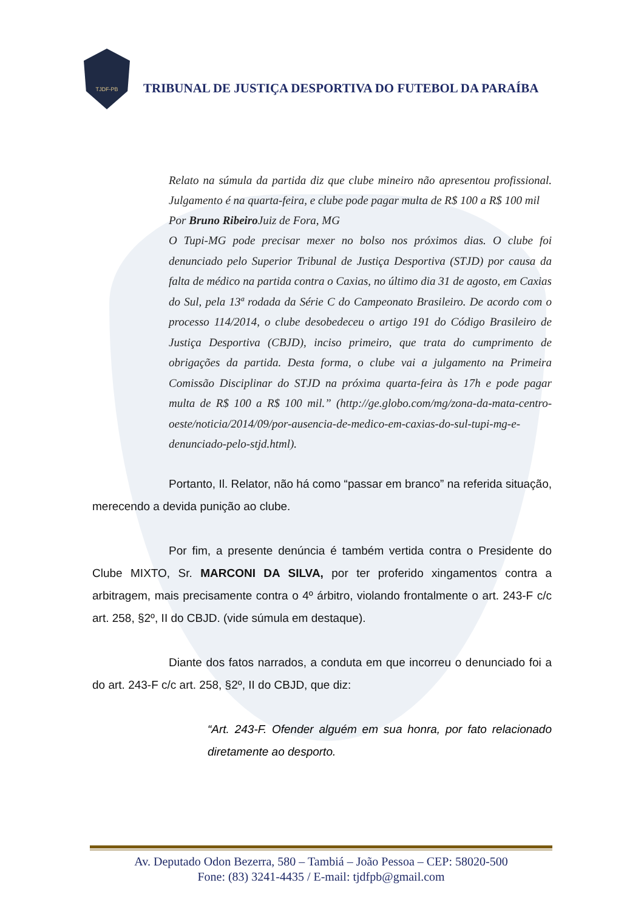TJDF-PB
TRIBUNAL DE JUSTIÇA DESPORTIVA DO FUTEBOL DA PARAÍBA
Relato na súmula da partida diz que clube mineiro não apresentou profissional. Julgamento é na quarta-feira, e clube pode pagar multa de R$ 100 a R$ 100 mil
Por Bruno Ribeiro Juiz de Fora, MG
O Tupi-MG pode precisar mexer no bolso nos próximos dias. O clube foi denunciado pelo Superior Tribunal de Justiça Desportiva (STJD) por causa da falta de médico na partida contra o Caxias, no último dia 31 de agosto, em Caxias do Sul, pela 13ª rodada da Série C do Campeonato Brasileiro. De acordo com o processo 114/2014, o clube desobedeceu o artigo 191 do Código Brasileiro de Justiça Desportiva (CBJD), inciso primeiro, que trata do cumprimento de obrigações da partida. Desta forma, o clube vai a julgamento na Primeira Comissão Disciplinar do STJD na próxima quarta-feira às 17h e pode pagar multa de R$ 100 a R$ 100 mil.” (http://ge.globo.com/mg/zona-da-mata-centro-oeste/noticia/2014/09/por-ausencia-de-medico-em-caxias-do-sul-tupi-mg-e-denunciado-pelo-stjd.html).
Portanto, Il. Relator, não há como “passar em branco” na referida situação, merecendo a devida punição ao clube.
Por fim, a presente denúncia é também vertida contra o Presidente do Clube MIXTO, Sr. MARCONI DA SILVA, por ter proferido xingamentos contra a arbitragem, mais precisamente contra o 4º árbitro, violando frontalmente o art. 243-F c/c art. 258, §2º, II do CBJD. (vide súmula em destaque).
Diante dos fatos narrados, a conduta em que incorreu o denunciado foi a do art. 243-F c/c art. 258, §2º, II do CBJD, que diz:
“Art. 243-F. Ofender alguém em sua honra, por fato relacionado diretamente ao desporto.
Av. Deputado Odon Bezerra, 580 – Tambiá – João Pessoa – CEP: 58020-500
Fone: (83) 3241-4435 / E-mail: tjdfpb@gmail.com